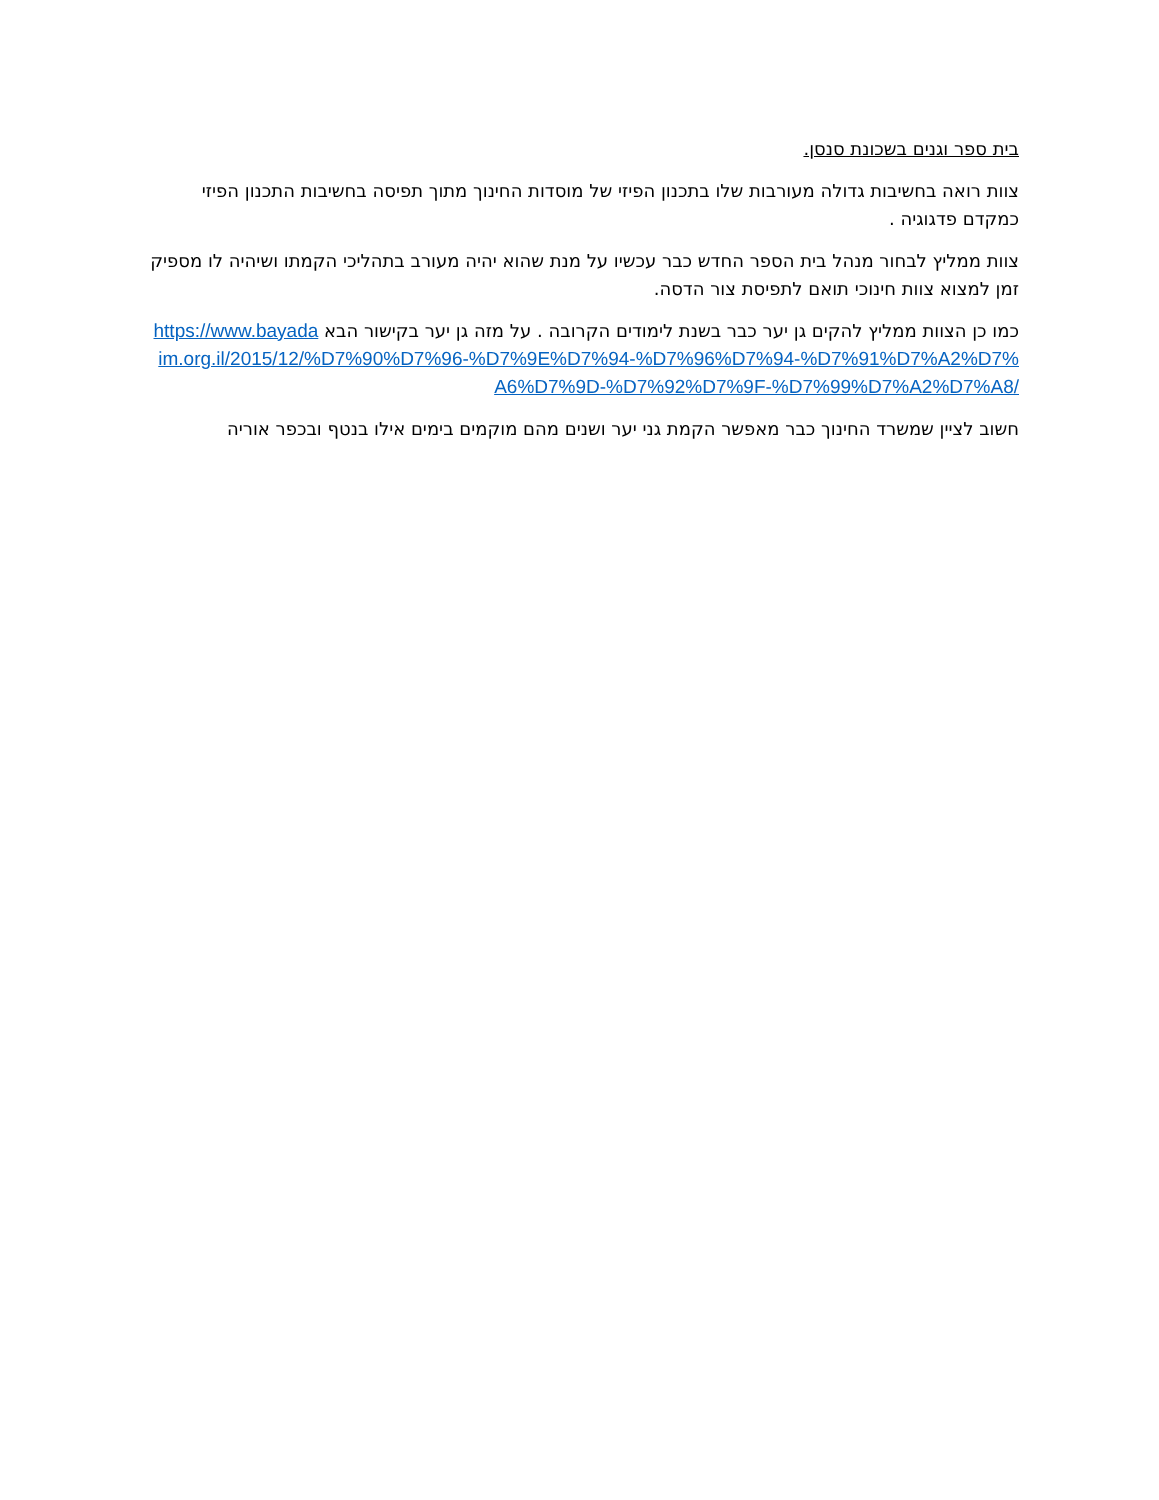בית ספר וגנים בשכונת סנסן.
צוות רואה בחשיבות גדולה מעורבות שלו בתכנון הפיזי של מוסדות החינוך מתוך תפיסה בחשיבות התכנון הפיזי כמקדם פדגוגיה .
צוות ממליץ לבחור מנהל בית הספר החדש כבר עכשיו על מנת שהוא יהיה מעורב בתהליכי הקמתו ושיהיה לו מספיק זמן למצוא צוות חינוכי תואם לתפיסת צור הדסה.
כמו כן הצוות ממליץ להקים גן יער כבר בשנת לימודים הקרובה . על מזה גן יער בקישור הבא https://www.bayadaim.org.il/2015/12/%D7%90%D7%96-%D7%9E%D7%94-%D7%96%D7%94-%D7%91%D7%A2%D7%A6%D7%9D-%D7%92%D7%9F-%D7%99%D7%A2%D7%A8/
חשוב לציין שמשרד החינוך כבר מאפשר הקמת גני יער ושנים מהם מוקמים בימים אילו בנטף ובכפר אוריה